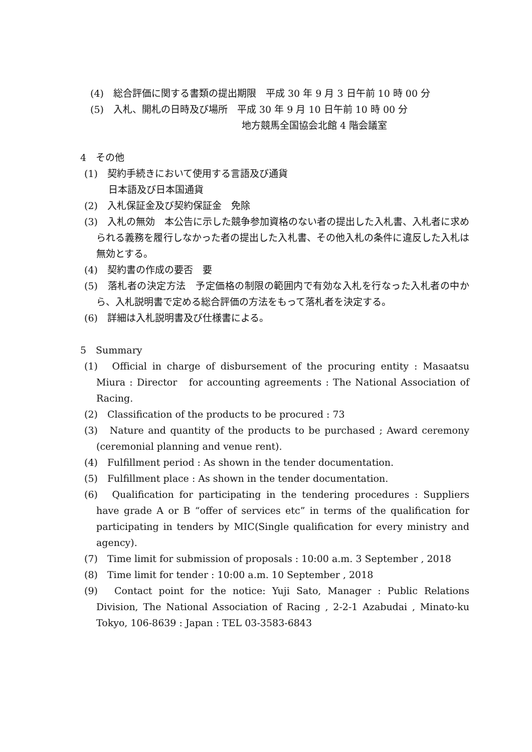(4)　総合評価に関する書類の提出期限　平成 30 年 9 月 3 日午前 10 時 00 分
(5)　入札、開札の日時及び場所　平成 30 年 9 月 10 日午前 10 時 00 分
地方競馬全国協会北館 4 階会議室
4　その他
(1)　契約手続きにおいて使用する言語及び通貨
日本語及び日本国通貨
(2)　入札保証金及び契約保証金　免除
(3)　入札の無効　本公告に示した競争参加資格のない者の提出した入札書、入札者に求められる義務を履行しなかった者の提出した入札書、その他入札の条件に違反した入札は無効とする。
(4)　契約書の作成の要否　要
(5)　落札者の決定方法　予定価格の制限の範囲内で有効な入札を行なった入札者の中から、入札説明書で定める総合評価の方法をもって落札者を決定する。
(6)　詳細は入札説明書及び仕様書による。
5　Summary
(1)　Official in charge of disbursement of the procuring entity : Masaatsu Miura : Director　for accounting agreements : The National Association of Racing.
(2)　Classification of the products to be procured : 73
(3)　Nature and quantity of the products to be purchased ; Award ceremony (ceremonial planning and venue rent).
(4)　Fulfillment period : As shown in the tender documentation.
(5)　Fulfillment place : As shown in the tender documentation.
(6)　Qualification for participating in the tendering procedures : Suppliers have grade A or B “offer of services etc” in terms of the qualification for participating in tenders by MIC(Single qualification for every ministry and agency).
(7)　Time limit for submission of proposals : 10:00 a.m. 3 September , 2018
(8)　Time limit for tender : 10:00 a.m. 10 September , 2018
(9)　Contact point for the notice: Yuji Sato, Manager : Public Relations Division, The National Association of Racing , 2-2-1 Azabudai , Minato-ku Tokyo, 106-8639 : Japan : TEL 03-3583-6843